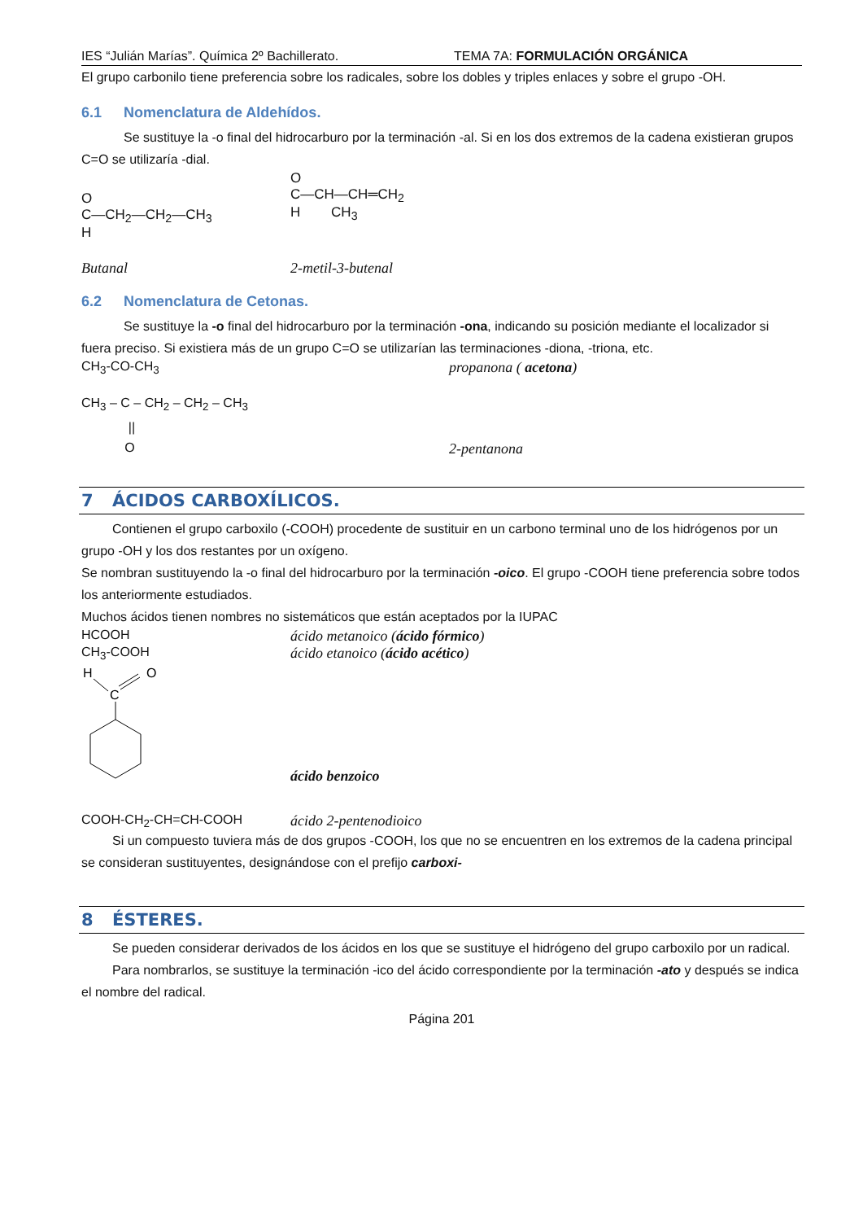IES “Julián Marías”. Química 2º Bachillerato. TEMA 7A: FORMULACIÓN ORGÁNICA
El grupo carbonilo tiene preferencia sobre los radicales, sobre los dobles y triples enlaces y sobre el grupo -OH.
6.1 Nomenclatura de Aldehídos.
Se sustituye la -o final del hidrocarburo por la terminación -al. Si en los dos extremos de la cadena existieran grupos C=O se utilizaría -dial.
O
C—CH<sub>2</sub>—CH<sub>2</sub>—CH<sub>3</sub>
H
O
C—CH—CH═CH<sub>2</sub>
H CH<sub>3</sub>
Butanal 2-metil-3-butenal
6.2 Nomenclatura de Cetonas.
Se sustituye la -o final del hidrocarburo por la terminación -ona, indicando su posición mediante el localizador si fuera preciso. Si existiera más de un grupo C=O se utilizarían las terminaciones -diona, -triona, etc.
CH<sub>3</sub>-CO-CH<sub>3</sub> propanona ( acetona)
CH<sub>3</sub> – C – CH<sub>2</sub> – CH<sub>2</sub> – CH<sub>3</sub>
||
O
2-pentanona
7 ÁCIDOS CARBOXÍLICOS.
Contienen el grupo carboxilo (-COOH) procedente de sustituir en un carbono terminal uno de los hidrógenos por un grupo -OH y los dos restantes por un oxígeno.
Se nombran sustituyendo la -o final del hidrocarburo por la terminación -oico. El grupo -COOH tiene preferencia sobre todos los anteriormente estudiados.
Muchos ácidos tienen nombres no sistemáticos que están aceptados por la IUPAC
HCOOH ácido metanoico (ácido fórmico)
CH<sub>3</sub>-COOH ácido etanoico (ácido acético)
H
O
C
ácido benzoico
COOH-CH<sub>2</sub>-CH=CH-COOH ácido 2-pentenodioico
Si un compuesto tuviera más de dos grupos -COOH, los que no se encuentren en los extremos de la cadena principal se consideran sustituyentes, designándose con el prefijo carboxi-
8 ÉSTERES.
Se pueden considerar derivados de los ácidos en los que se sustituye el hidrógeno del grupo carboxilo por un radical.
Para nombrarlos, se sustituye la terminación -ico del ácido correspondiente por la terminación -ato y después se indica el nombre del radical.
Página 201